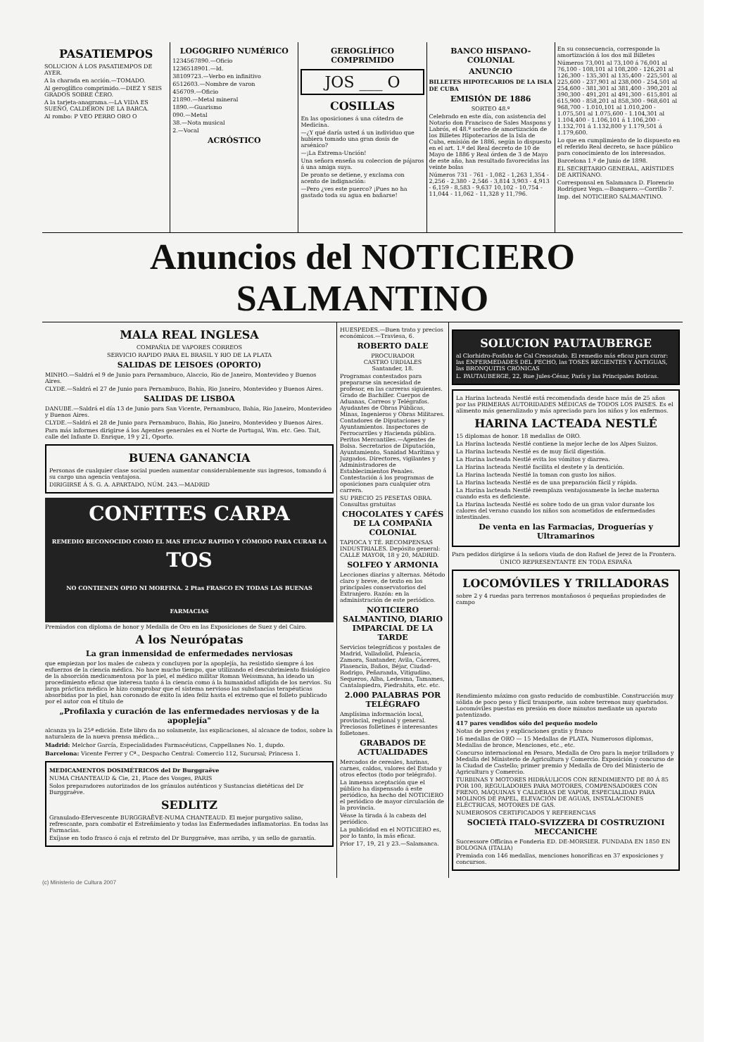PASATIEMPOS
SOLUCION Á LOS PASATIEMPOS DE AYER.
A la charada en acción.—TOMADO.
Al geroglífico comprimido.—DIEZ Y SEIS GRADOS SOBRE CERO.
A la tarjeta-anagrama.—LA VIDA ES SUEÑO, CALDERON DE LA BARCA.
Al rombo: P VEO PERRO ORO O
LOGOGRIFO NUMÉRICO
1234567890.—Oficio
1236518901.—Id.
38109723.—Verbo en infinitivo
6512603.—Nombre de varon
456709.—Oficio
21890.—Metal mineral
1890.—Guarismo
090.—Metal
38.—Nota musical
2.—Vocal
ACRÓSTICO
GEROGLÍFICO COMPRIMIDO
JOS ___ O
COSILLAS
En las oposiciones á una cátedra de Medicina.
—¿Y qué daría usted á un individuo que hubiera tomado una gran dosis de arsénico?
—¡La Extrema-Unción!
Una señora enseña su coleccion de pájaros á una amiga suya.
De pronto se detiene, y exclama con acento de indignación:
—Pero ¿ves este puerco? ¡Pues no ha gastado toda su agua en bañarse!
BANCO HISPANO-COLONIAL
ANUNCIO
BILLETES HIPOTECARIOS DE LA ISLA DE CUBA
EMISIÓN DE 1886
SORTEO 48.º
Celebrado en este día, con asistencia del Notario don Francisco de Sales Maspons y Labrós, el 48.º sorteo de amortización de los Billetes Hipotecarios de la Isla de Cuba, emisión de 1886, según lo dispuesto en el art. 1.º del Real decreto de 10 de Mayo de 1886 y Real órden de 3 de Mayo de este año, han resultado favorecidas las veinte bolas
Números 731 - 761 - 1,082 - 1,263 1,354 - 2,256 - 2,380 - 2,546 - 3,814 3,903 - 4,913 - 6,159 - 8,583 - 9,637 10,102 - 10,754 - 11,044 - 11,062 - 11,328 y 11,796.
En su consecuencia, corresponde la amortización á los dos mil Billetes
Números 73,001 al 73,100 á 76,001 al 76,100 - 108,101 al 108,200 - 126,201 al 126,300 - 135,301 al 135,400 - 225,501 al 225,600 - 237,901 al 238,000 - 254,501 al 254,600 - 381,301 al 381,400 - 390,201 al 390,300 - 491,201 al 491,300 - 615,801 al 615,900 - 858,201 al 858,300 - 968,601 al 968,700 - 1.010,101 al 1.010,200 - 1.075,501 al 1.075,600 - 1.104,301 al 1.104,400 - 1.106,101 á 1.106,200 - 1.132,701 á 1.132,800 y 1.179,501 á 1.179,600.
Lo que en cumplimiento de lo dispuesto en el referido Real decreto, se hace público para conocimiento de los interesados.
Barcelona 1.º de Junio de 1898.
EL SECRETARIO GENERAL, ARÍSTIDES DE ARTÍÑANO.
Corresponsal en Salamanca D. Florencio Rodríguez Vega.—Banquero.—Corrillo 7.
Imp. del NOTICIERO SALMANTINO.
Anuncios del NOTICIERO SALMANTINO
MALA REAL INGLESA
COMPAÑIA DE VAPORES CORREOS
SERVICIO RAPIDO PARA EL BRASIL Y RIO DE LA PLATA
SALIDAS DE LEISOES (OPORTO)
MINHO.—Saldrá el 9 de Junio para Pernambuco, Alaccio, Rio de Janeiro, Montevideo y Buenos Aires.
CLYDE.—Saldrá el 27 de Junio para Pernambuco, Bahia, Rio Janeiro, Montevideo y Buenos Aires.
SALIDAS DE LISBOA
DANUBE.—Saldrá el día 13 de Junio para San Vicente, Pernambuco, Bahia, Rio Janeiro, Montevideo y Buenos Aires.
CLYDE.—Saldrá el 28 de Junio para Pernambuco, Bahia, Rio Janeiro, Montevideo y Buenos Aires.
Para más informes dirigirse á los Agentes generales en el Norte de Portugal, Wm. etc. Geo. Tait, calle del Infante D. Enrique, 19 y 21, Oporto.
BUENA GANANCIA
Personas de cualquier clase social pueden aumentar considerablemente sus ingresos, tomando á su cargo una agencia ventajosa.
DIRIGIRSE Á S. G. A. APARTADO, NÚM. 243.—MADRID
CONFITES CARPA
REMEDIO RECONOCIDO COMO EL MAS EFICAZ RAPIDO Y CÓMODO PARA CURAR LA
TOS
NO CONTIENEN OPIO NI MORFINA. 2 Ptas FRASCO EN TODAS LAS BUENAS FARMACIAS
Premiados con diploma de honor y Medalla de Oro en las Exposiciones de Suez y del Cairo.
A los Neurópatas
La gran inmensidad de enfermedades nerviosas
que empiezan por los males de cabeza y concluyen por la apoplejía, ha resistido siempre á los esfuerzos de la ciencia médica. No hace mucho tiempo, que utilizando el descubrimiento fisiológico de la absorción medicamentosa por la piel, el médico militar Roman Weissmann, ha ideado un procedimiento eficaz que interesa tanto á la ciencia como á la humanidad afligida de los nervios. Su larga práctica médica le hizo comprobar que el sistema nervioso las substancias terapéuticas absorbidas por la piel, han coronado de éxito la idea feliz hasta el extremo que el folleto publicado por el autor con el título de
„Profilaxia y curación de las enfermedades nerviosas y de la apoplejía"
alcanza ya la 25ª edición. Este libro da no solamente, las explicaciones, al alcance de todos, sobre la naturaleza de la nueva prensa médica...
Madrid: Melchor García, Especialidades Farmacéuticas, Cappellanes No. 1, dupdo.
Barcelona: Vicente Ferrer y Cª., Despacho Central: Comercio 112, Sucursal; Princesa 1.
MEDICAMENTOS DOSIMÉTRICOS del Dr Burggraëve
NUMA CHANTEAUD & Cie, 21, Place des Vosges, PARIS
Solos preparadores autorizados de los gránulos auténticos y Sustancias dietéticas del Dr Burggraëve.
SEDLITZ
Granulado-Efervescente BURGGRAËVE-NUMA CHANTEAUD. El mejor purgativo salino, refrescante, para combatir el Estreñimiento y todas las Enfermedades inflamatorias. En todas las Farmacias.
Exíjase en todo frasco ó caja el retrato del Dr Burggraëve, mas arriba, y un sello de garantía.
HUESPEDES.—Buen trato y precios económicos.—Traviesa, 6.
ROBERTO DALE
PROCURADOR
CASTRO URDIALES
Santander, 18.
Programas contestados para prepararse sin necesidad de profesor, en las carreras siguientes. Grado de Bachiller. Cuerpos de Aduanas, Correos y Telégrafos. Ayudantes de Obras Públicas, Minas, Ingenieros y Obras Militares. Contadores de Diputaciones y Ayuntamientos. Inspectores de Ferrocarriles y Hacienda pública. Peritos Mercantiles.—Agentes de Bolsa. Secretarios de Diputación, Ayuntamiento, Sanidad Marítima y Juzgados. Directores, vigilantes y Administradores de Establecimientos Penales. Contestación á los programas de oposiciones para cualquier otra carrera.
SU PRECIO 25 PESETAS OBRA. Consultas gratuitas
CHOCOLATES Y CAFÉS DE LA COMPAÑIA COLONIAL
TAPIOCA Y TÉ. RECOMPENSAS INDUSTRIALES. Depósito general: CALLE MAYOR, 18 y 20, MADRID.
SOLFEO Y ARMONIA
Lecciones diarias y alternas. Método claro y breve, de texto en los principales conservatorios del Extranjero. Razón: en la administración de este periódico.
NOTICIERO SALMANTINO, DIARIO IMPARCIAL DE LA TARDE
Servicios telegráficos y postales de Madrid, Valladolid, Palencia, Zamora, Santander, Avila, Cáceres, Plasencia, Baños, Béjar, Ciudad-Rodrigo, Peñaranda, Vitigudino, Sequeros, Alba, Ledesma, Tamames, Cantalapiedra, Piedrahita, etc. etc.
2.000 PALABRAS POR TELÉGRAFO
Amplísima información local, provincial, regional y general. Preciosos folletines é interesantes folletones.
GRABADOS DE ACTUALIDADES
Mercados de cereales, harinas, carnes, caldos, valores del Estado y otros efectos (todo por telégrafo).
La inmensa aceptación que el público ha dispensado á este periódico, ha hecho del NOTICIERO el periódico de mayor circulación de la provincia.
Véase la tirada á la cabeza del periódico.
La publicidad en el NOTICIERO es, por lo tanto, la más eficaz.
Prior 17, 19, 21 y 23.—Salamanca.
SOLUCION PAUTAUBERGE
al Clorhidro-Fosfato de Cal Creosotado. El remedio más eficaz para curar: las ENFERMEDADES DEL PECHO, las TOSES RECIENTES Y ANTIGUAS, las BRONQUITIS CRÓNICAS
L. PAUTAUBERGE, 22, Rue Jules-César, París y las Principales Boticas.
La Harina lacteada Nestlé está recomendada desde hace más de 25 años por las PRIMERAS AUTORIDADES MÉDICAS de TODOS LOS PAISES. Es el alimento más generalizado y más apreciado para los niños y los enfermos.
HARINA LACTEADA NESTLÉ
15 diplomas de honor. 18 medallas de ORO.
La Harina lacteada Nestlé contiene la mejor leche de los Alpes Suizos.
La Harina lacteada Nestlé es de muy fácil digestión.
La Harina lacteada Nestlé evita los vómitos y diarrea.
La Harina lacteada Nestlé facilita el destete y la dentición.
La Harina lacteada Nestlé la toman con gusto los niños.
La Harina lacteada Nestlé es de una preparación fácil y rápida.
La Harina lacteada Nestlé reemplaza ventajosamente la leche materna cuando esta es deficiente.
La Harina lacteada Nestlé es sobre todo de un gran valor durante los calores del verano cuando los niños son acometidos de enfermedades intestinales.
De venta en las Farmacias, Droguerías y Ultramarinos
Para pedidos dirigirse á la señora viuda de don Rafael de Jerez de la Frontera.
ÚNICO REPRESENTANTE EN TODA ESPAÑA
LOCOMÓVILES Y TRILLADORAS
sobre 2 y 4 ruedas para terrenos montañosos ó pequeñas propiedades de campo
Rendimiento máximo con gasto reducido de combustible. Construcción muy sólida de poco peso y fácil transporte, aun sobre terrenos muy quebrados. Locomóviles puestas en presión en doce minutos mediante un aparato patentizado.
417 pares vendidos sólo del pequeño modelo
Notas de precios y explicaciones gratis y franco
16 medallas de ORO — 15 Medallas de PLATA. Numerosos diplomas, Medallas de bronce, Menciones, etc., etc.
Concurso internacional en Pesaro, Medalla de Oro para la mejor trilladora y Medalla del Ministerio de Agricultura y Comercio. Exposición y concurso de la Ciudad de Castello; primer premio y Medalla de Oro del Ministerio de Agricultura y Comercio.
TURBINAS Y MOTORES HIDRÁULICOS CON RENDIMIENTO DE 80 Á 85 POR 100, REGULADORES PARA MOTORES, COMPENSADORES CON FRENO, MÁQUINAS Y CALDERAS DE VAPOR, ESPECIALIDAD PARA MOLINOS DE PAPEL, ELEVACIÓN DE AGUAS, INSTALACIONES ELÉCTRICAS, MOTORES DE GAS.
NUMEROSOS CERTIFICADOS Y REFERENCIAS
SOCIETÀ ITALO-SVIZZERA DI COSTRUZIONI MECCANICHE
Successore Officina e Fonderia ED. DE-MORSIER. FUNDADA EN 1850 EN BOLOGNA (ITALIA)
Premiada con 146 medallas, menciones honoríficas en 37 exposiciones y concursos.
(c) Ministerio de Cultura 2007